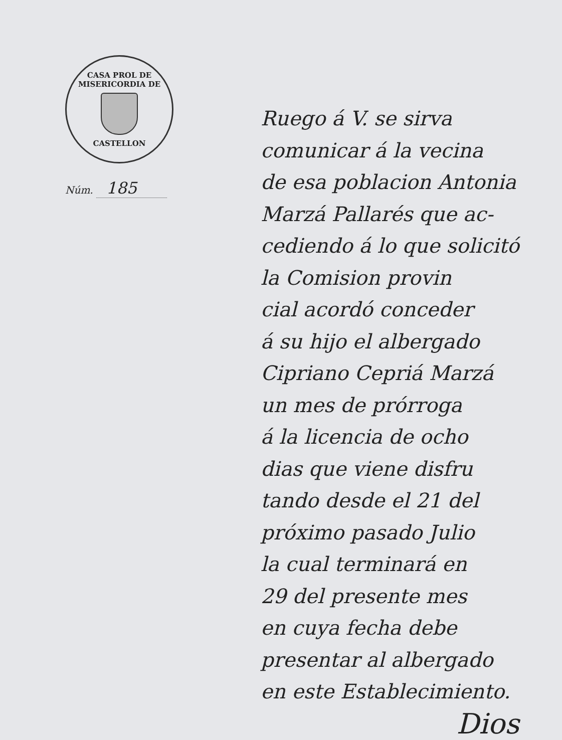CASA PROL DE MISERICORDIA DE
CASTELLON
Núm. 185
Ruego á V. se sirva
comunicar á la vecina
de esa poblacion Antonia
Marzá Pallarés que ac-
cediendo á lo que solicitó
la Comision provin
cial acordó conceder
á su hijo el albergado
Cipriano Cepriá Marzá
un mes de prórroga
á la licencia de ocho
dias que viene disfru
tando desde el 21 del
próximo pasado Julio
la cual terminará en
29 del presente mes
en cuya fecha debe
presentar al albergado
en este Establecimiento.
Dios